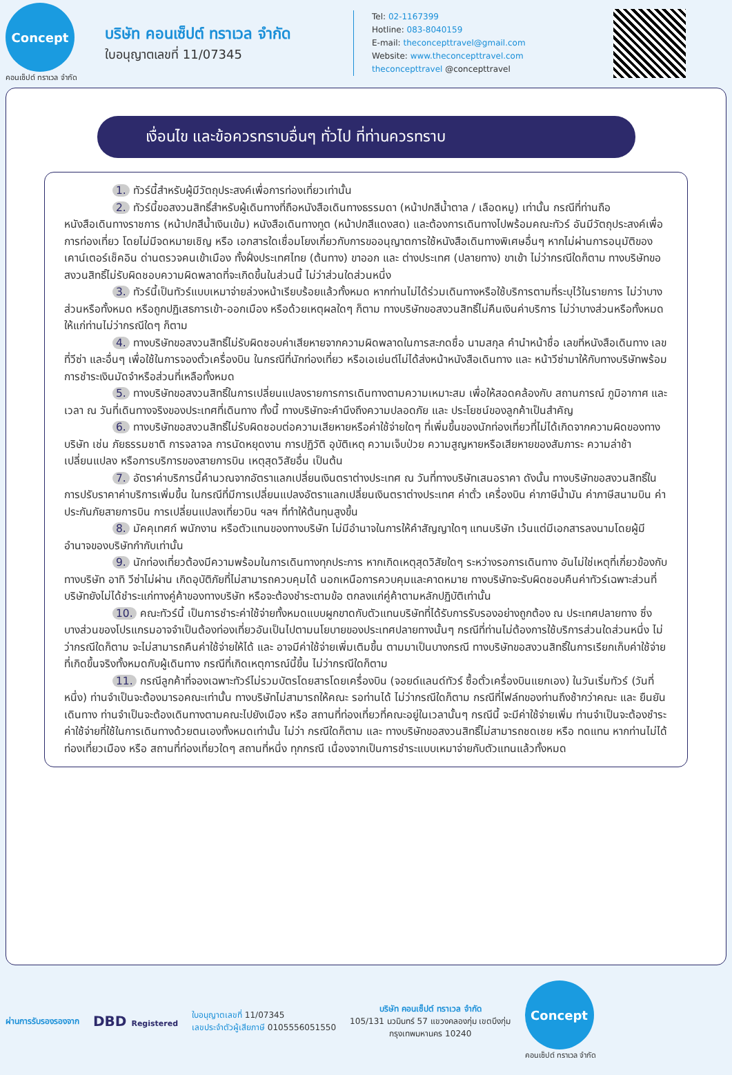Concept
คอนเซ็ปต์ ทราเวล จำกัด
บริษัท คอนเซ็ปต์ ทราเวล จำกัด
ใบอนุญาตเลขที่ 11/07345
Tel: 02-1167399
Hotline: 083-8040159
E-mail: theconcepttravel@gmail.com
Website: www.theconcepttravel.com
theconcepttravel @concepttravel
เงื่อนไข และข้อควรทราบอื่นๆ ทั่วไป ที่ท่านควรทราบ
1. ทัวร์นี้สำหรับผู้มีวัตถุประสงค์เพื่อการท่องเที่ยวเท่านั้น
2. ทัวร์นี้ขอสงวนสิทธิ์สำหรับผู้เดินทางที่ถือหนังสือเดินทางธรรมดา (หน้าปกสีน้ำตาล / เลือดหมู) เท่านั้น กรณีที่ท่านถือหนังสือเดินทางราชการ (หน้าปกสีน้ำเงินเข้ม) หนังสือเดินทางทูต (หน้าปกสีแดงสด) และต้องการเดินทางไปพร้อมคณะทัวร์ อันมีวัตถุประสงค์เพื่อการท่องเที่ยว โดยไม่มีจดหมายเชิญ หรือ เอกสารใดเชื่อมโยงเกี่ยวกับการขออนุญาตการใช้หนังสือเดินทางพิเศษอื่นๆ หากไม่ผ่านการอนุมัติของเคาน์เตอร์เช็คอิน ด่านตรวจคนเข้าเมือง ทั้งฝั่งประเทศไทย (ต้นทาง) ขาออก และ ต่างประเทศ (ปลายทาง) ขาเข้า ไม่ว่ากรณีใดก็ตาม ทางบริษัทขอสงวนสิทธิ์ไม่รับผิดชอบความผิดพลาดที่จะเกิดขึ้นในส่วนนี้ ไม่ว่าส่วนใดส่วนหนึ่ง
3. ทัวร์นี้เป็นทัวร์แบบเหมาจ่ายล่วงหน้าเรียบร้อยแล้วทั้งหมด หากท่านไม่ได้ร่วมเดินทางหรือใช้บริการตามที่ระบุไว้ในรายการ ไม่ว่าบางส่วนหรือทั้งหมด หรือถูกปฏิเสธการเข้า-ออกเมือง หรือด้วยเหตุผลใดๆ ก็ตาม ทางบริษัทขอสงวนสิทธิ์ไม่คืนเงินค่าบริการ ไม่ว่าบางส่วนหรือทั้งหมดให้แก่ท่านไม่ว่ากรณีใดๆ ก็ตาม
4. ทางบริษัทขอสงวนสิทธิ์ไม่รับผิดชอบค่าเสียหายจากความผิดพลาดในการสะกดชื่อ นามสกุล คำนำหน้าชื่อ เลขที่หนังสือเดินทาง เลขที่วีซ่า และอื่นๆ เพื่อใช้ในการจองตั๋วเครื่องบิน ในกรณีที่นักท่องเที่ยว หรือเอเย่นต์ไม่ได้ส่งหน้าหนังสือเดินทาง และ หน้าวีซ่ามาให้กับทางบริษัทพร้อมการชำระเงินมัดจำหรือส่วนที่เหลือทั้งหมด
5. ทางบริษัทขอสงวนสิทธิ์ในการเปลี่ยนแปลงรายการการเดินทางตามความเหมาะสม เพื่อให้สอดคล้องกับ สถานการณ์ ภูมิอากาศ และเวลา ณ วันที่เดินทางจริงของประเทศที่เดินทาง ทั้งนี้ ทางบริษัทจะคำนึงถึงความปลอดภัย และ ประโยชน์ของลูกค้าเป็นสำคัญ
6. ทางบริษัทขอสงวนสิทธิ์ไม่รับผิดชอบต่อความเสียหายหรือค่าใช้จ่ายใดๆ ที่เพิ่มขึ้นของนักท่องเที่ยวที่ไม่ได้เกิดจากความผิดของทางบริษัท เช่น ภัยธรรมชาติ การจลาจล การนัดหยุดงาน การปฏิวัติ อุบัติเหตุ ความเจ็บป่วย ความสูญหายหรือเสียหายของสัมภาระ ความล่าช้า เปลี่ยนแปลง หรือการบริการของสายการบิน เหตุสุดวิสัยอื่น เป็นต้น
7. อัตราค่าบริการนี้คำนวณจากอัตราแลกเปลี่ยนเงินตราต่างประเทศ ณ วันที่ทางบริษัทเสนอราคา ดังนั้น ทางบริษัทขอสงวนสิทธิ์ในการปรับราคาค่าบริการเพิ่มขึ้น ในกรณีที่มีการเปลี่ยนแปลงอัตราแลกเปลี่ยนเงินตราต่างประเทศ ค่าตั๋ว เครื่องบิน ค่าภาษีน้ำมัน ค่าภาษีสนามบิน ค่าประกันภัยสายการบิน การเปลี่ยนแปลงเที่ยวบิน ฯลฯ ที่ทำให้ต้นทุนสูงขึ้น
8. มัคคุเทศก์ พนักงาน หรือตัวแทนของทางบริษัท ไม่มีอำนาจในการให้คำสัญญาใดๆ แทนบริษัท เว้นแต่มีเอกสารลงนามโดยผู้มีอำนาจของบริษัทกำกับเท่านั้น
9. นักท่องเที่ยวต้องมีความพร้อมในการเดินทางทุกประการ หากเกิดเหตุสุดวิสัยใดๆ ระหว่างรอการเดินทาง อันไม่ใช่เหตุที่เกี่ยวข้องกับทางบริษัท อาทิ วีซ่าไม่ผ่าน เกิดอุบัติภัยที่ไม่สามารถควบคุมได้ นอกเหนือการควบคุมและคาดหมาย ทางบริษัทจะรับผิดชอบคืนค่าทัวร์เฉพาะส่วนที่บริษัทยังไม่ได้ชำระแก่ทางคู่ค้าของทางบริษัท หรือจะต้องชำระตามข้อ ตกลงแก่คู่ค้าตามหลักปฏิบัติเท่านั้น
10. คณะทัวร์นี้ เป็นการชำระค่าใช้จ่ายทั้งหมดแบบผูกขาดกับตัวแทนบริษัทที่ได้รับการรับรองอย่างถูกต้อง ณ ประเทศปลายทาง ซึ่งบางส่วนของโปรแกรมอาจจำเป็นต้องท่องเที่ยวอันเป็นไปตามนโยบายของประเทศปลายทางนั้นๆ กรณีที่ท่านไม่ต้องการใช้บริการส่วนใดส่วนหนึ่ง ไม่ว่ากรณีใดก็ตาม จะไม่สามารถคืนค่าใช้จ่ายให้ได้ และ อาจมีค่าใช้จ่ายเพิ่มเติมขึ้น ตามมาเป็นบางกรณี ทางบริษัทขอสงวนสิทธิ์ในการเรียกเก็บค่าใช้จ่ายที่เกิดขึ้นจริงทั้งหมดกับผู้เดินทาง กรณีที่เกิดเหตุการณ์นี้ขึ้น ไม่ว่ากรณีใดก็ตาม
11. กรณีลูกค้าที่จองเฉพาะทัวร์ไม่รวมบัตรโดยสารโดยเครื่องบิน (จอยด์แลนด์ทัวร์ ซื้อตั๋วเครื่องบินแยกเอง) ในวันเริ่มทัวร์ (วันที่หนึ่ง) ท่านจำเป็นจะต้องมารอคณะเท่านั้น ทางบริษัทไม่สามารถให้คณะ รอท่านได้ ไม่ว่ากรณีใดก็ตาม กรณีที่ไฟล์ทของท่านถึงช้ากว่าคณะ และ ยืนยันเดินทาง ท่านจำเป็นจะต้องเดินทางตามคณะไปยังเมือง หรือ สถานที่ท่องเที่ยวที่คณะอยู่ในเวลานั้นๆ กรณีนี้ จะมีค่าใช้จ่ายเพิ่ม ท่านจำเป็นจะต้องชำระค่าใช้จ่ายที่ใช้ในการเดินทางด้วยตนเองทั้งหมดเท่านั้น ไม่ว่า กรณีใดก็ตาม และ ทางบริษัทขอสงวนสิทธิ์ไม่สามารถชดเชย หรือ ทดแทน หากท่านไม่ได้ท่องเที่ยวเมือง หรือ สถานที่ท่องเที่ยวใดๆ สถานที่หนึ่ง ทุกกรณี เนื่องจากเป็นการชำระแบบเหมาจ่ายกับตัวแทนแล้วทั้งหมด
ผ่านการรับรองรองจาก
DBD Registered
ใบอนุญาตเลขที่ 11/07345
เลขประจำตัวผู้เสียภาษี 0105556051550
บริษัท คอนเซ็ปต์ ทราเวล จำกัด
105/131 นวมินทร์ 57 แขวงคลองกุ่ม เขตบึงกุ่ม
กรุงเทพมหานคร 10240
Concept
คอนเซ็ปต์ ทราเวล จำกัด